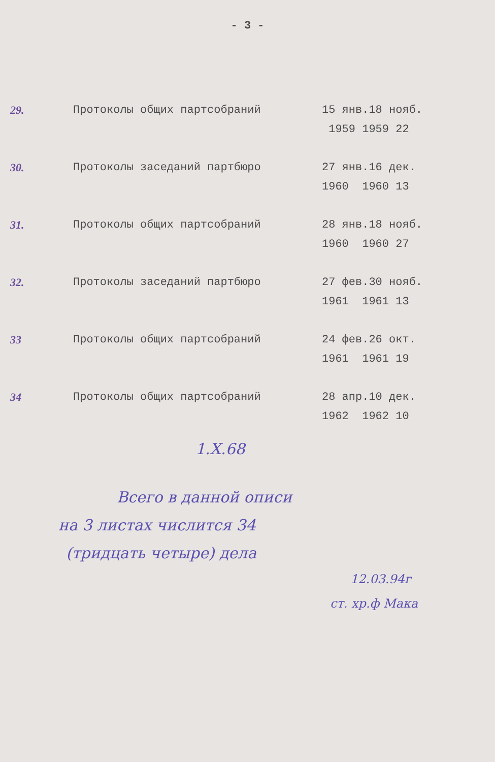- 3 -
| 29. | Протоколы общих партсобраний | 15 янв.18 нояб. 1959 1959 22 |
| 30. | Протоколы заседаний партбюро | 27 янв.16 дек. 1960 1960 13 |
| 31. | Протоколы общих партсобраний | 28 янв.18 нояб. 1960 1960 27 |
| 32. | Протоколы заседаний партбюро | 27 фев.30 нояб. 1961 1961 13 |
| 33 | Протоколы общих партсобраний | 24 фев.26 окт. 1961 1961 19 |
| 34 | Протоколы общих партсобраний | 28 апр.10 дек. 1962 1962 10 |
1.X.68
Всего в данной описи
на 3 листах числится 34
(тридцать четыре) дела
12.03.94г
ст. хр.ф Мака